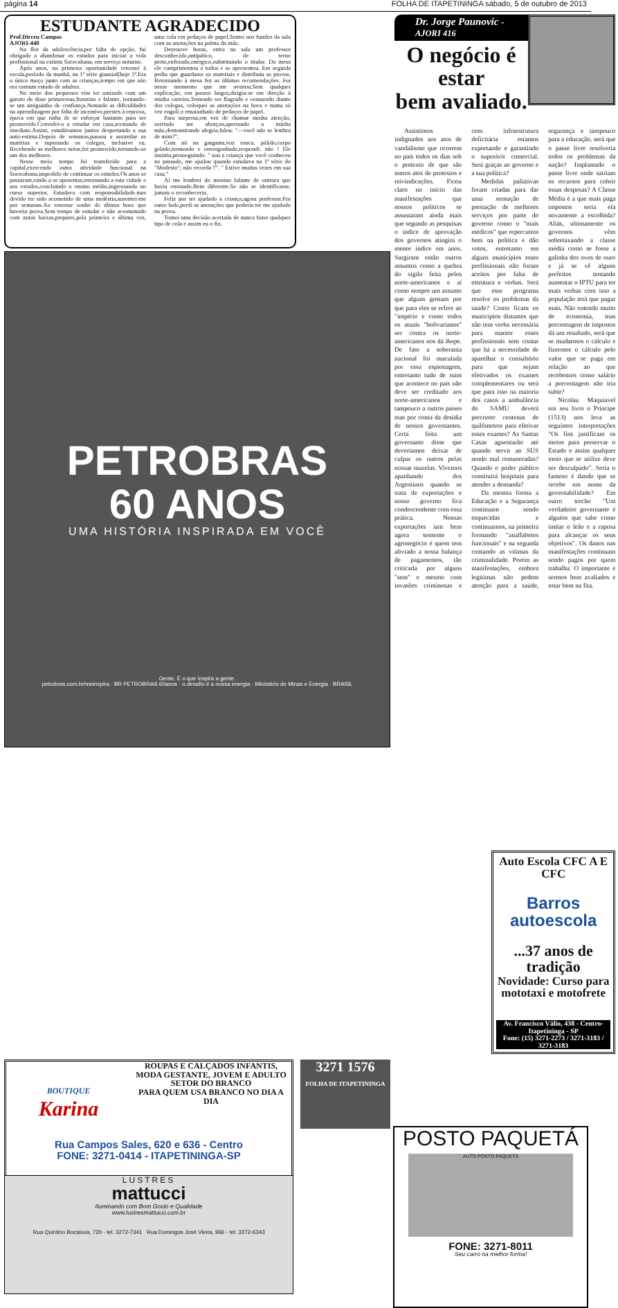página 14 FOLHA DE ITAPETININGA sábado, 5 de outubro de 2013
ESTUDANTE AGRADECIDO
Prof.Dirceu Campos
AJORI-440
Na flor da adolescência,por falta de opção, fui obrigado a abandonar os estudos para iniciar a vida profissional na extinta Sorocabana, em serviço noturno.
Após anos, na primeira oportunidade retornei à escola,período da manhã, na 1ª série ginasial(hoje 5ª.Era o único moço junto com as crianças,tempo em que não era comum estudo de adultos.
No meio dos pequenos vim ter amizade com um garoto de doze primaveras,franzino e falante, tornando-se um amiguinho de confiança.Notando as dificuldades na aprendizagem por falta de incentivo,prestes à reprova, época em que tinha de se esforçar bastante para ser promovido.Convidei-o a estudar em casa,aceitando de imediato.Assim, estudávamos juntos despertando a sua auto-estima.Depois de semanas,passou a assimilar as matérias e superando os colegas, inclusive eu. Recebendo as melhores notas,foi promovido,tornando-se um dos melhores.
Nesse meio tempo foi transferido para a capital,exercendo outra atividade funcional na Sorocabana,impedido de continuar os estudos.Os anos se passaram,vindo a se aposentar,retornando a esta cidade e aos estudos,concluindo o ensino médio,ingressando no curso superior. Estudava com responsabilidade.mas devido ter sido acometido de uma moléstia,ausentei-me por semanas.Ao retornar soube de última hora que haveria prova.Sem tempo de estudar e não acostumado com notas baixas,preparei,pela primeira e última vez, uma cola em pedaços de papel.Sentei nos fundos da sala com as anotações na palma da mão.
Dezenove horas, entra na sala um professor desconhecido,antipático, de terno preto,enfezado,enérgico,substituindo o titular. Da mesa ele cumprimentou a todos e se apresentou. Em seguida pediu que guardasse os materiais e distribuiu as provas. Retornando à mesa fez as últimas recomendações. Foi nesse momento que me avistou.Sem qualquer explicação, em passos largos,dirigiu-se em direção à minha carteira.Temendo ser flagrado e censurado diante dos colegas, coloquei as anotações na boca e numa só vez engoli o emaranhado de pedaços de papel.
Para surpresa,em vez de chamar minha atenção, sorrindo me abraçou,apertando a minha mão,demonstrando alegria,falou: "—você não se lembra de mim?".
Com nó na garganta,voz rouca, pálido,corpo gelado,tremendo e envergonhado,respondi: não ! Ele insistia,prosseguindo: " sou a criança que você conheceu no passado, me ajudou quando estudava na 1ª série do "Modesto"; não recorda ?". " Estive muitas vezes em sua casa."
Aí me lembrei do menino falante de outrora que havia ensinado.Bem diferente.Se não se identificasse, jamais o reconheceria.
Feliz por ter ajudado a criança,agora professor.Por outro lado,perdi as anotações que poderia ter me ajudado na prova.
Tomei uma decisão acertada de nunca fazer qualquer tipo de cola e assim eu o fiz.
PETROBRAS
60 ANOS
UMA HISTÓRIA INSPIRADA EM VOCÊ
Gente. É o que inspira a gente.
petrobras.com.br/meinspira · BR PETROBRAS 60anos · o desafio é a nossa energia · Ministério de Minas e Energia · BRASIL
Dr. Jorge Paunovic - AJORI 416
O negócio é estar
bem avaliado.
Assistimos indignados aos atos de vandalismo que ocorrem no país todos os dias sob o pretexto de que são meros atos de protestos e reivindicações. Ficou claro no início das manifestações que nossos políticos se assustaram ainda mais que segundo as pesquisas o índice de aprovação dos governos atingira o menor índice em anos. Surgiram então outros assuntos como a quebra do sigilo feita pelos norte-americanos e aí como sempre um assunto que alguns gostam por que para eles se refere ao "império e como todos os atuais "bolivarianos" ser contra os norte-americanos nos dá ibope. De fato a soberania nacional foi maculada por essa espionagem, entretanto tudo de ruim que acontece no país não deve ser creditado aos norte-americanos e tampouco a outros países mas por conta da desídia de nossos governantes. Certa feita um governante disse que deveríamos deixar de culpar os outros pelas nossas mazelas. Vivemos apanhando dos Argentinos quando se trata de exportações e nosso governo fica condescendente com essa prática. Nossas exportações iam bem agora somente o agronegócio é quem tem aliviado a nossa balança de pagamentos, tão criticada por alguns "sem" e mesmo com invasões criminosas e com infraestrutura deficitária estamos exportando e garantindo o superávit comercial. Será graças ao governo e a sua política?
Medidas paliativas foram criadas para dar uma sensação de prestação de melhores serviços por parte do governo como o "mais médicos" que repercutem bem na política e dão votos, entretanto em alguns municípios esses profissionais não foram aceitos por falta de estrutura e verbas. Será que esse programa resolve os problemas da saúde? Como ficam os municípios distantes que não tem verba necessária para manter esses profissionais sem contar que há a necessidade de aparelhar o consultório para que sejam efetivados os exames complementares ou será que para isso na maioria dos casos a ambulância do SAMU deverá percorrer centenas de quilômetros para efetivar esses exames? As Santas Casas aguentarão até quando servir ao SUS sendo mal remuneradas? Quando o poder público construirá hospitais para atender a demanda?
Da mesma forma a Educação e a Segurança continuam sendo esquecidas e continuamos, na primeira formando "analfabetos funcionais" e na segunda contando as vítimas da criminalidade. Porém as manifestações, embora legitimas não pedem atenção para a saúde, segurança e tampouco para a educação, será que o passe livre resolveria todos os problemas da nação? Implantado o passe livre onde sairiam os recursos para cobrir essas despesas? A Classe Média é a que mais paga impostos seria ela novamente a escolhida? Aliás, ultimamente os governos vêm sobretaxando a classe média como se fosse a galinha dos ovos de ouro e já se vê alguns prefeitos tentando aumentar o IPTU para ter mais verbas com isso a população terá que pagar mais. Não entendo muito de economia, mas porcentagem de impostos dá um resultado, será que se mudarmos o cálculo e fizermos o cálculo pelo valor que se paga em relação ao que recebemos como salário a porcentagem não iria subir?
Nicolau Maquiavel em seu livro o Príncipe (1513) nos leva as seguintes interpretações "Os fins justificam os meios para preservar o Estado e assim qualquer meio que se utilize deve ser desculpado". Seria o famoso é dando que se recebe em nome da governabilidade? Em outro trecho "Um verdadeiro governante é alguém que sabe como imitar o leão e a raposa para alcançar os seus objetivos". Os danos nas manifestações continuam sendo pagos por quem trabalha. O importante e sermos bem avaliados e estar bem na fita.
Auto Escola CFC A E CFC
Barros
autoescola
...37 anos de tradição
Novidade: Curso para mototaxi e motofrete
Av. Francisco Válio, 438 - Centro- Itapetininga - SP
Fone: (15) 3271-2273 / 3271-3183 / 3271-3183
BOUTIQUE
Karina
ROUPAS E CALÇADOS INFANTIS,
MODA GESTANTE, JOVEM E ADULTO
SETOR DO BRANCO
PARA QUEM USA BRANCO NO DIA A DIA
Rua Campos Sales, 620 e 636 - Centro
FONE: 3271-0414 - ITAPETININGA-SP
LUSTRES
mattucci
Iluminando com Bom Gosto e Qualidade
www.lustresmattucci.com.br
Rua Quintino Bocaiuva, 720 - tel. 3272-7341 Rua Domingos José Vieira, 966 - tel. 3272-6343
3271 1576
FOLHA DE ITAPETININGA
POSTO PAQUETÁ
AUTO POSTO PAQUETÁ
FONE: 3271-8011
Seu carro na melhor forma!